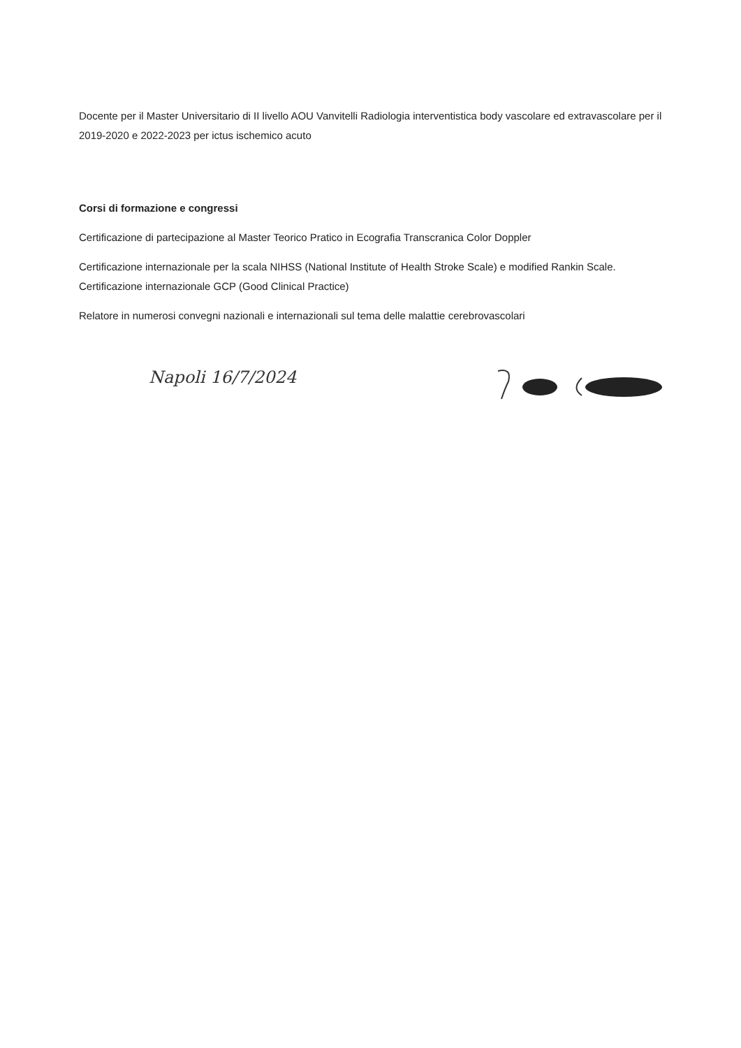Docente per il Master Universitario di II livello AOU Vanvitelli Radiologia interventistica body vascolare ed extravascolare per il 2019-2020 e 2022-2023 per ictus ischemico acuto
Corsi di formazione e congressi
Certificazione di partecipazione al Master Teorico Pratico in Ecografia Transcranica Color Doppler
Certificazione internazionale per la scala NIHSS (National Institute of Health Stroke Scale) e modified Rankin Scale. Certificazione internazionale GCP (Good Clinical Practice)
Relatore in numerosi convegni nazionali e internazionali sul tema delle malattie cerebrovascolari
Napoli 16/7/2024